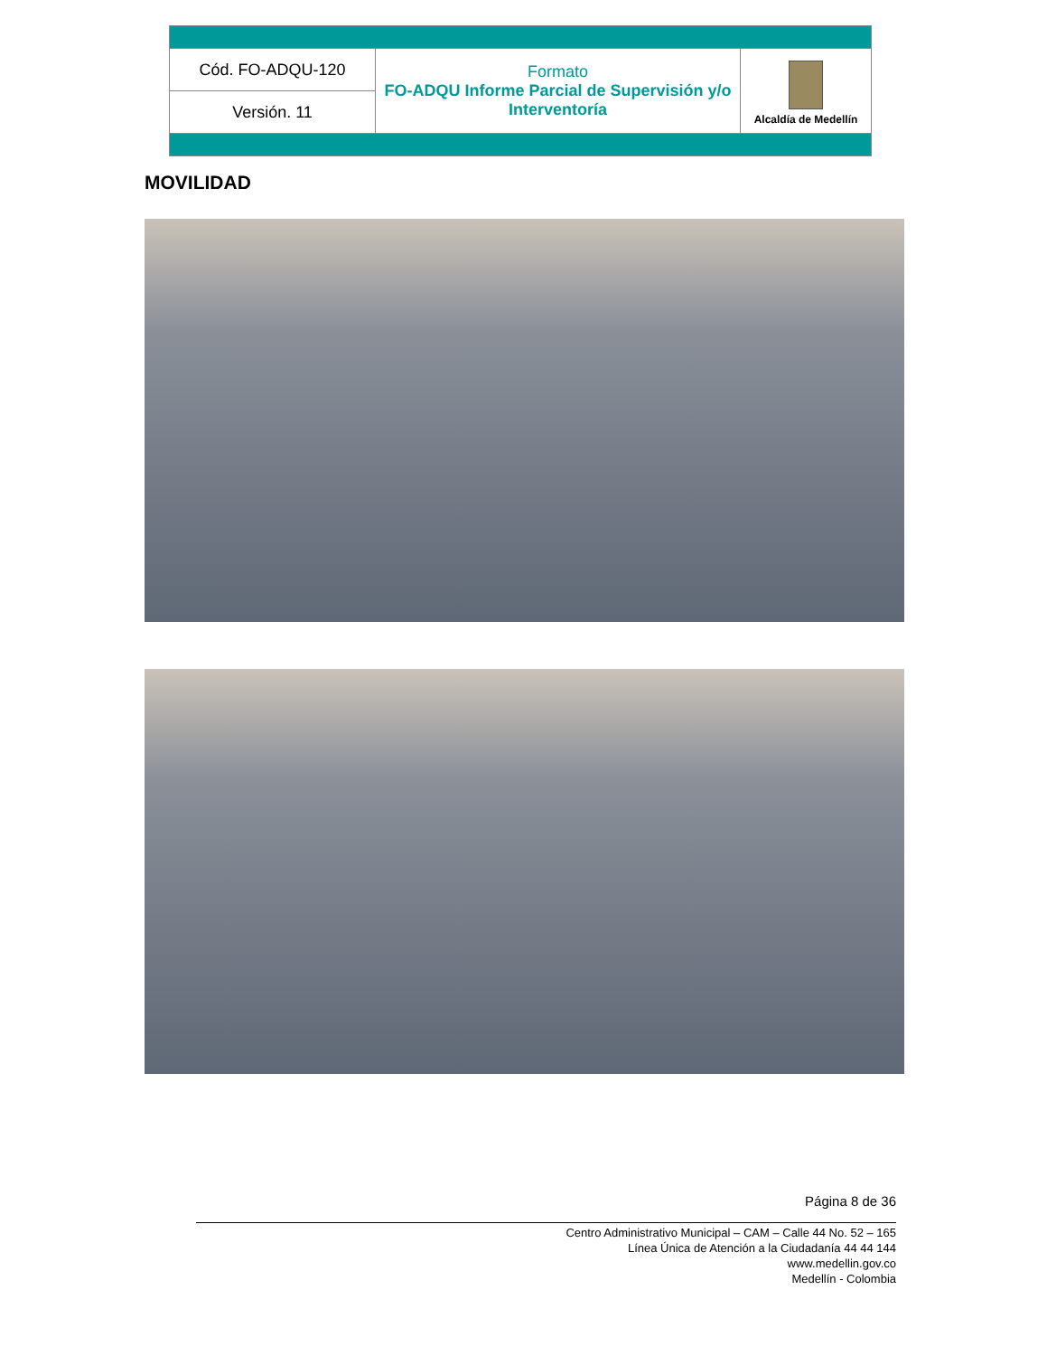| Cód. FO-ADQU-120 | Formato FO-ADQU Informe Parcial de Supervisión y/o Interventoría | Alcaldía de Medellín |
| Versión. 11 | | |
MOVILIDAD
Página 8 de 36
Centro Administrativo Municipal – CAM – Calle 44 No. 52 – 165
Línea Única de Atención a la Ciudadanía 44 44 144
www.medellin.gov.co
Medellín - Colombia